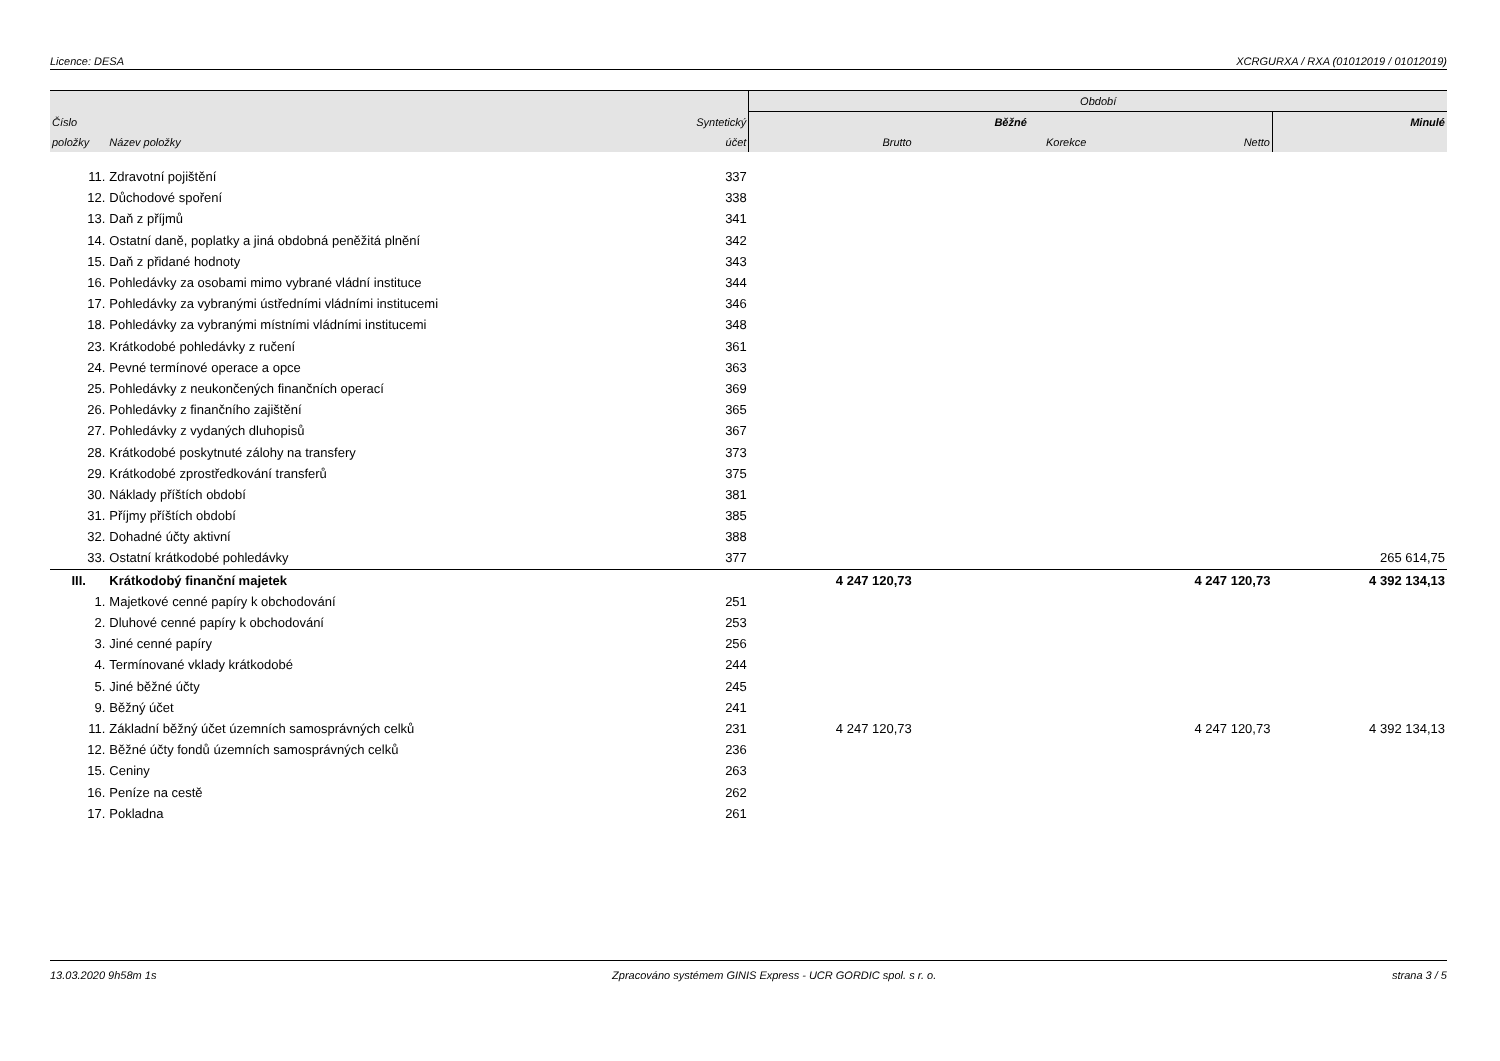Licence: DESA XCRGURXA / RXA (01012019 / 01012019)
| | | | Období | | | |
| --- | --- | --- | --- | --- | --- | --- |
| Číslo | | Syntetický | Běžné | | | Minulé |
| položky | Název položky | účet | Brutto | Korekce | Netto | |
| 11. | Zdravotní pojištění | 337 | | | | |
| 12. | Důchodové spoření | 338 | | | | |
| 13. | Daň z příjmů | 341 | | | | |
| 14. | Ostatní daně, poplatky a jiná obdobná peněžitá plnění | 342 | | | | |
| 15. | Daň z přidané hodnoty | 343 | | | | |
| 16. | Pohledávky za osobami mimo vybrané vládní instituce | 344 | | | | |
| 17. | Pohledávky za vybranými ústředními vládními institucemi | 346 | | | | |
| 18. | Pohledávky za vybranými místními vládními institucemi | 348 | | | | |
| 23. | Krátkodobé pohledávky z ručení | 361 | | | | |
| 24. | Pevné termínové operace a opce | 363 | | | | |
| 25. | Pohledávky z neukončených finančních operací | 369 | | | | |
| 26. | Pohledávky z finančního zajištění | 365 | | | | |
| 27. | Pohledávky z vydaných dluhopisů | 367 | | | | |
| 28. | Krátkodobé poskytnuté zálohy na transfery | 373 | | | | |
| 29. | Krátkodobé zprostředkování transferů | 375 | | | | |
| 30. | Náklady příštích období | 381 | | | | |
| 31. | Příjmy příštích období | 385 | | | | |
| 32. | Dohadné účty aktivní | 388 | | | | |
| 33. | Ostatní krátkodobé pohledávky | 377 | | | | 265 614,75 |
| III. | Krátkodobý finanční majetek | | 4 247 120,73 | | 4 247 120,73 | 4 392 134,13 |
| 1. | Majetkové cenné papíry k obchodování | 251 | | | | |
| 2. | Dluhové cenné papíry k obchodování | 253 | | | | |
| 3. | Jiné cenné papíry | 256 | | | | |
| 4. | Termínované vklady krátkodobé | 244 | | | | |
| 5. | Jiné běžné účty | 245 | | | | |
| 9. | Běžný účet | 241 | | | | |
| 11. | Základní běžný účet územních samosprávných celků | 231 | 4 247 120,73 | | 4 247 120,73 | 4 392 134,13 |
| 12. | Běžné účty fondů územních samosprávných celků | 236 | | | | |
| 15. | Ceniny | 263 | | | | |
| 16. | Peníze na cestě | 262 | | | | |
| 17. | Pokladna | 261 | | | | |
13.03.2020 9h58m 1s Zpracováno systémem GINIS Express - UCR GORDIC spol. s r. o. strana 3 / 5